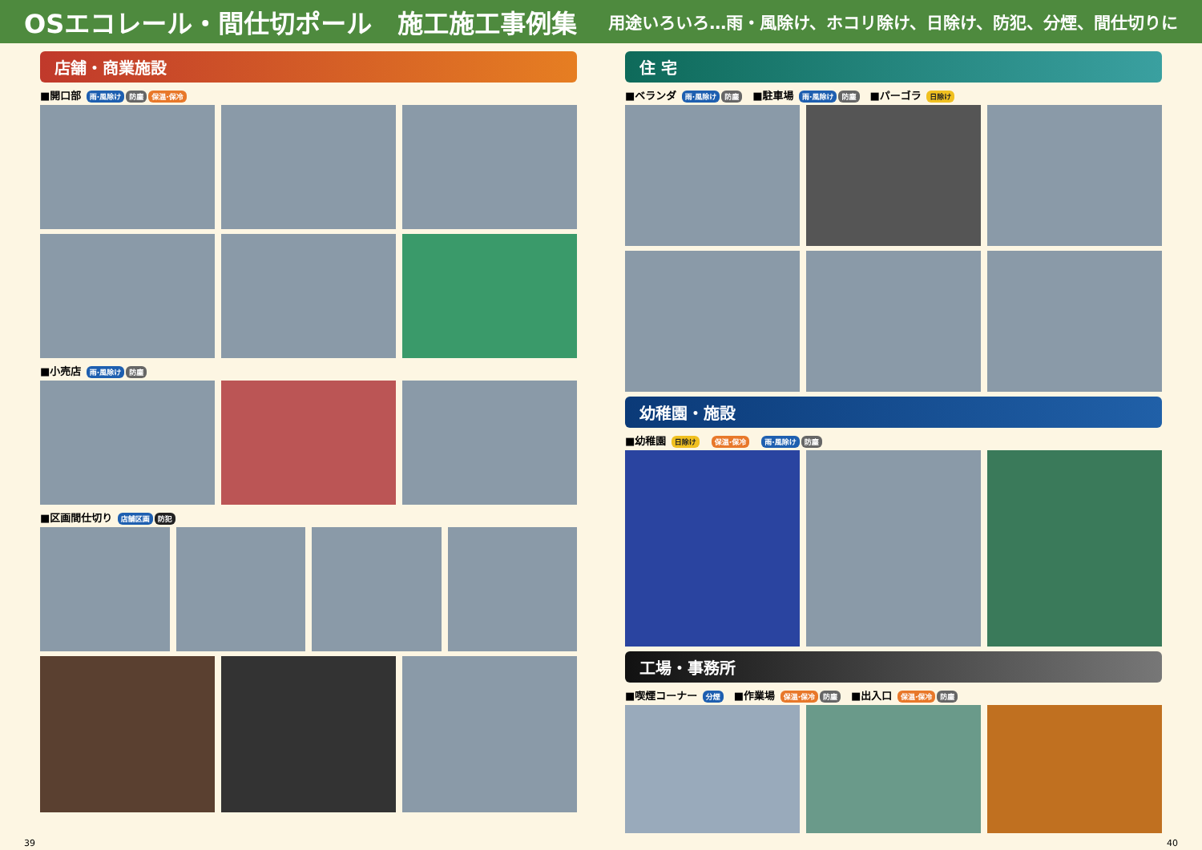OSエコレール・間仕切ポール　施工施工事例集
用途いろいろ…雨・風除け、ホコリ除け、日除け、防犯、分煙、間仕切りに
店舗・商業施設
■開口部 雨·風除け 防塵 保温·保冷
■小売店 雨·風除け 防塵
■区画間仕切り 店舗区画 防犯
住 宅
■ベランダ 雨·風除け 防塵　■駐車場 雨·風除け 防塵　■パーゴラ 日除け
幼稚園・施設
■幼稚園 日除け　保温·保冷　雨·風除け 防塵
工場・事務所
■喫煙コーナー 分煙　■作業場 保温·保冷 防塵　■出入口 保温·保冷 防塵
39 40